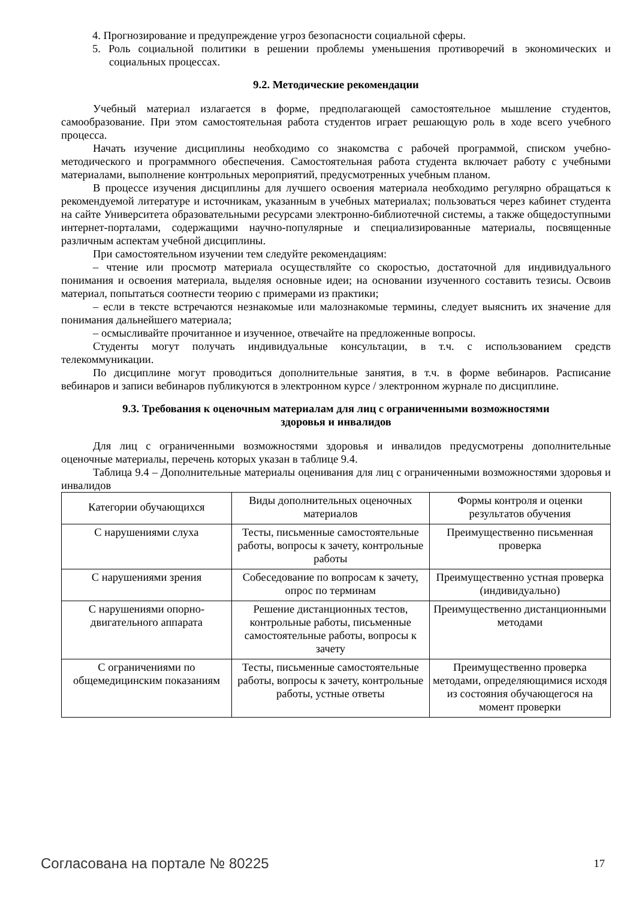4. Прогнозирование и предупреждение угроз безопасности социальной сферы.
5. Роль социальной политики в решении проблемы уменьшения противоречий в экономических и социальных процессах.
9.2. Методические рекомендации
Учебный материал излагается в форме, предполагающей самостоятельное мышление студентов, самообразование. При этом самостоятельная работа студентов играет решающую роль в ходе всего учебного процесса.
Начать изучение дисциплины необходимо со знакомства с рабочей программой, списком учебно-методического и программного обеспечения. Самостоятельная работа студента включает работу с учебными материалами, выполнение контрольных мероприятий, предусмотренных учебным планом.
В процессе изучения дисциплины для лучшего освоения материала необходимо регулярно обращаться к рекомендуемой литературе и источникам, указанным в учебных материалах; пользоваться через кабинет студента на сайте Университета образовательными ресурсами электронно-библиотечной системы, а также общедоступными интернет-порталами, содержащими научно-популярные и специализированные материалы, посвященные различным аспектам учебной дисциплины.
При самостоятельном изучении тем следуйте рекомендациям:
– чтение или просмотр материала осуществляйте со скоростью, достаточной для индивидуального понимания и освоения материала, выделяя основные идеи; на основании изученного составить тезисы. Освоив материал, попытаться соотнести теорию с примерами из практики;
– если в тексте встречаются незнакомые или малознакомые термины, следует выяснить их значение для понимания дальнейшего материала;
– осмысливайте прочитанное и изученное, отвечайте на предложенные вопросы.
Студенты могут получать индивидуальные консультации, в т.ч. с использованием средств телекоммуникации.
По дисциплине могут проводиться дополнительные занятия, в т.ч. в форме вебинаров. Расписание вебинаров и записи вебинаров публикуются в электронном курсе / электронном журнале по дисциплине.
9.3. Требования к оценочным материалам для лиц с ограниченными возможностями
здоровья и инвалидов
Для лиц с ограниченными возможностями здоровья и инвалидов предусмотрены дополнительные оценочные материалы, перечень которых указан в таблице 9.4.
Таблица 9.4 – Дополнительные материалы оценивания для лиц с ограниченными возможностями здоровья и инвалидов
| Категории обучающихся | Виды дополнительных оценочных материалов | Формы контроля и оценки результатов обучения |
| --- | --- | --- |
| С нарушениями слуха | Тесты, письменные самостоятельные работы, вопросы к зачету, контрольные работы | Преимущественно письменная проверка |
| С нарушениями зрения | Собеседование по вопросам к зачету, опрос по терминам | Преимущественно устная проверка (индивидуально) |
| С нарушениями опорно-двигательного аппарата | Решение дистанционных тестов, контрольные работы, письменные самостоятельные работы, вопросы к зачету | Преимущественно дистанционными методами |
| С ограничениями по общемедицинским показаниям | Тесты, письменные самостоятельные работы, вопросы к зачету, контрольные работы, устные ответы | Преимущественно проверка методами, определяющимися исходя из состояния обучающегося на момент проверки |
Согласована на портале № 80225 17